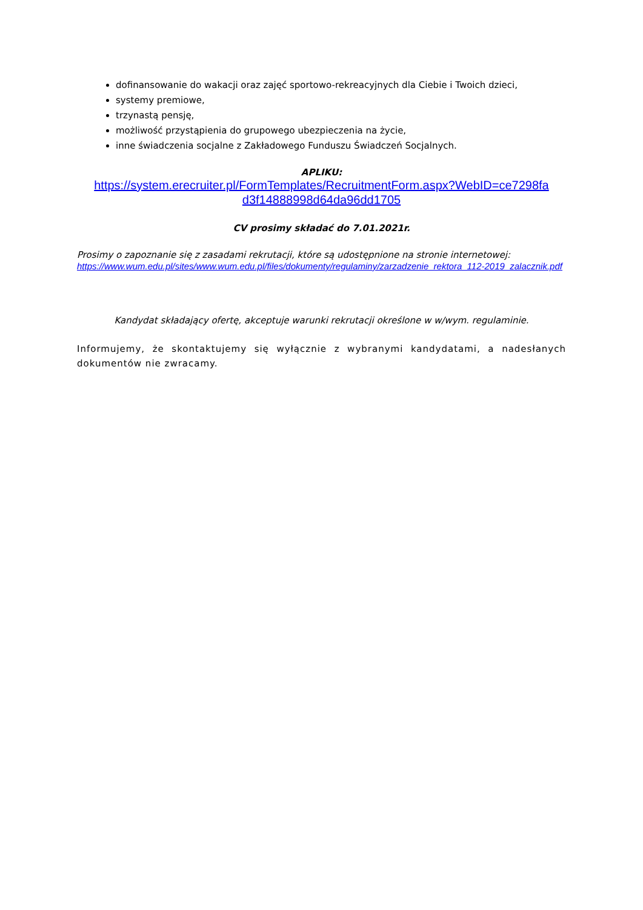dofinansowanie do wakacji oraz zajęć sportowo-rekreacyjnych dla Ciebie i Twoich dzieci,
systemy premiowe,
trzynastą pensję,
możliwość przystąpienia do grupowego ubezpieczenia na życie,
inne świadczenia socjalne z Zakładowego Funduszu Świadczeń Socjalnych.
APLIKU:
https://system.erecruiter.pl/FormTemplates/RecruitmentForm.aspx?WebID=ce7298fa d3f14888998d64da96dd1705
CV prosimy składać do 7.01.2021r.
Prosimy o zapoznanie się z zasadami rekrutacji, które są udostępnione na stronie internetowej:
https://www.wum.edu.pl/sites/www.wum.edu.pl/files/dokumenty/regulaminy/zarzadzenie_rektora_112-2019_zalacznik.pdf
Kandydat składający ofertę, akceptuje warunki rekrutacji określone w w/wym. regulaminie.
Informujemy, że skontaktujemy się wyłącznie z wybranymi kandydatami, a nadesłanych dokumentów nie zwracamy.